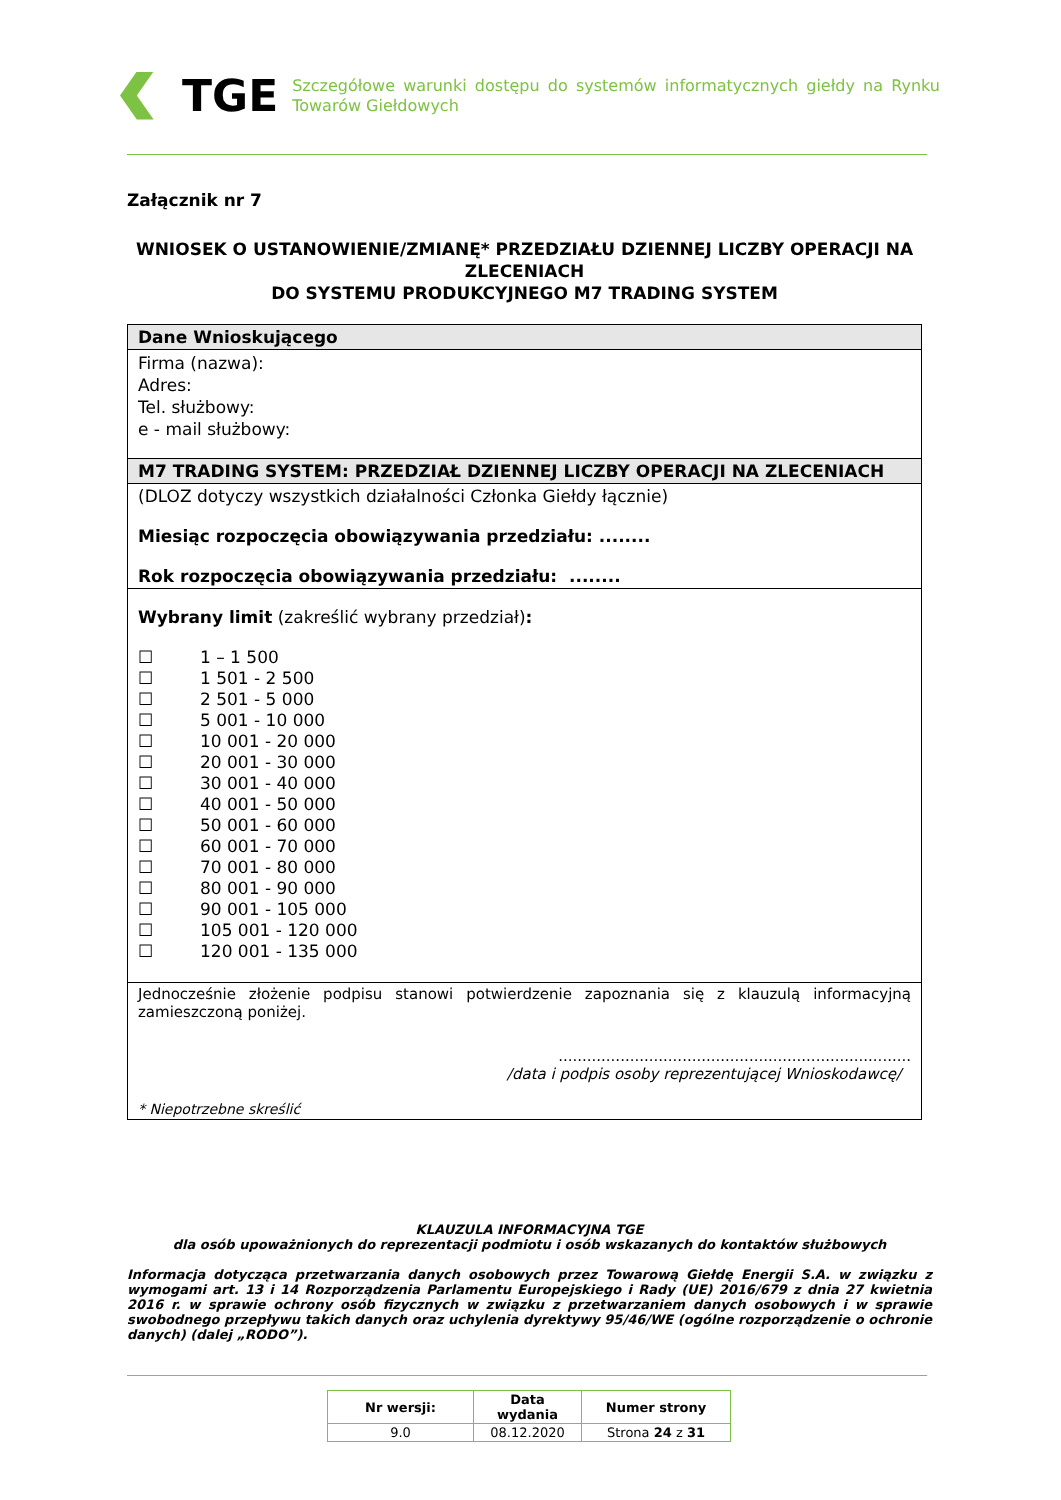TGE
Szczegółowe warunki dostępu do systemów informatycznych giełdy na Rynku Towarów Giełdowych
Załącznik nr 7
WNIOSEK O USTANOWIENIE/ZMIANĘ* PRZEDZIAŁU DZIENNEJ LICZBY OPERACJI NA ZLECENIACH
DO SYSTEMU PRODUKCYJNEGO M7 TRADING SYSTEM
| Dane Wnioskującego |
| Firma (nazwa): Adres: Tel. służbowy: e - mail służbowy: |
| M7 TRADING SYSTEM: PRZEDZIAŁ DZIENNEJ LICZBY OPERACJI NA ZLECENIACH |
| (DLOZ dotyczy wszystkich działalności Członka Giełdy łącznie) Miesiąc rozpoczęcia obowiązywania przedziału: ........ Rok rozpoczęcia obowiązywania przedziału: ........ |
| Wybrany limit (zakreślić wybrany przedział) : ☐ 1 – 1 500 ☐ 1 501 - 2 500 ☐ 2 501 - 5 000 ☐ 5 001 - 10 000 ☐ 10 001 - 20 000 ☐ 20 001 - 30 000 ☐ 30 001 - 40 000 ☐ 40 001 - 50 000 ☐ 50 001 - 60 000 ☐ 60 001 - 70 000 ☐ 70 001 - 80 000 ☐ 80 001 - 90 000 ☐ 90 001 - 105 000 ☐ 105 001 - 120 000 ☐ 120 001 - 135 000 |
| Jednocześnie złożenie podpisu stanowi potwierdzenie zapoznania się z klauzulą informacyjną zamieszczoną poniżej. .......................................................................... /data i podpis osoby reprezentującej Wnioskodawcę/ * Niepotrzebne skreślić |
KLAUZULA INFORMACYJNA TGE
dla osób upoważnionych do reprezentacji podmiotu i osób wskazanych do kontaktów służbowych
Informacja dotycząca przetwarzania danych osobowych przez Towarową Giełdę Energii S.A. w związku z wymogami art. 13 i 14 Rozporządzenia Parlamentu Europejskiego i Rady (UE) 2016/679 z dnia 27 kwietnia 2016 r. w sprawie ochrony osób fizycznych w związku z przetwarzaniem danych osobowych i w sprawie swobodnego przepływu takich danych oraz uchylenia dyrektywy 95/46/WE (ogólne rozporządzenie o ochronie danych) (dalej „RODO”).
| Nr wersji: | Data wydania | Numer strony |
| 9.0 | 08.12.2020 | Strona 24 z 31 |